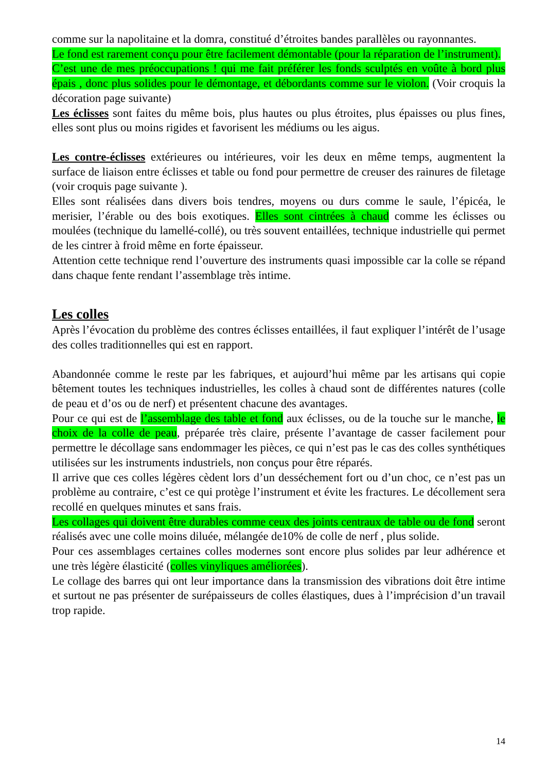comme sur la napolitaine et la domra, constitué d’étroites bandes parallèles ou rayonnantes.
Le fond est rarement conçu pour être facilement démontable (pour la réparation de l’instrument).
C’est une de mes préoccupations ! qui me fait préférer les fonds sculptés en voûte à bord plus épais , donc plus solides pour le démontage, et débordants comme sur le violon. (Voir croquis la décoration page suivante)
Les éclisses sont faites du même bois, plus hautes ou plus étroites, plus épaisses ou plus fines, elles sont plus ou moins rigides et favorisent les médiums ou les aigus.
Les contre-éclisses extérieures ou intérieures, voir les deux en même temps, augmentent la surface de liaison entre éclisses et table ou fond pour permettre de creuser des rainures de filetage (voir croquis page suivante ).
Elles sont réalisées dans divers bois tendres, moyens ou durs comme le saule, l’épicéa, le merisier, l’érable ou des bois exotiques. Elles sont cintrées à chaud comme les éclisses ou moulées (technique du lamellé-collé), ou très souvent entaillées, technique industrielle qui permet de les cintrer à froid même en forte épaisseur.
Attention cette technique rend l’ouverture des instruments quasi impossible car la colle se répand dans chaque fente rendant l’assemblage très intime.
Les colles
Après l’évocation du problème des contres éclisses entaillées, il faut expliquer l’intérêt de l’usage des colles traditionnelles qui est en rapport.
Abandonnée comme le reste par les fabriques, et aujourd’hui même par les artisans qui copie bêtement toutes les techniques industrielles, les colles à chaud sont de différentes natures (colle de peau et d’os ou de nerf) et présentent chacune des avantages.
Pour ce qui est de l’assemblage des table et fond aux éclisses, ou de la touche sur le manche, le choix de la colle de peau, préparée très claire, présente l’avantage de casser facilement pour permettre le décollage sans endommager les pièces, ce qui n’est pas le cas des colles synthétiques utilisées sur les instruments industriels, non conçus pour être réparés.
Il arrive que ces colles légères cèdent lors d’un desséchement fort ou d’un choc, ce n’est pas un problème au contraire, c’est ce qui protège l’instrument et évite les fractures. Le décollement sera recollé en quelques minutes et sans frais.
Les collages qui doivent être durables comme ceux des joints centraux de table ou de fond seront réalisés avec une colle moins diluée, mélangée de10% de colle de nerf , plus solide.
Pour ces assemblages certaines colles modernes sont encore plus solides par leur adhérence et une très légère élasticité (colles vinyliques améliorées).
Le collage des barres qui ont leur importance dans la transmission des vibrations doit être intime et surtout ne pas présenter de surépaisseurs de colles élastiques, dues à l’imprécision d’un travail trop rapide.
14